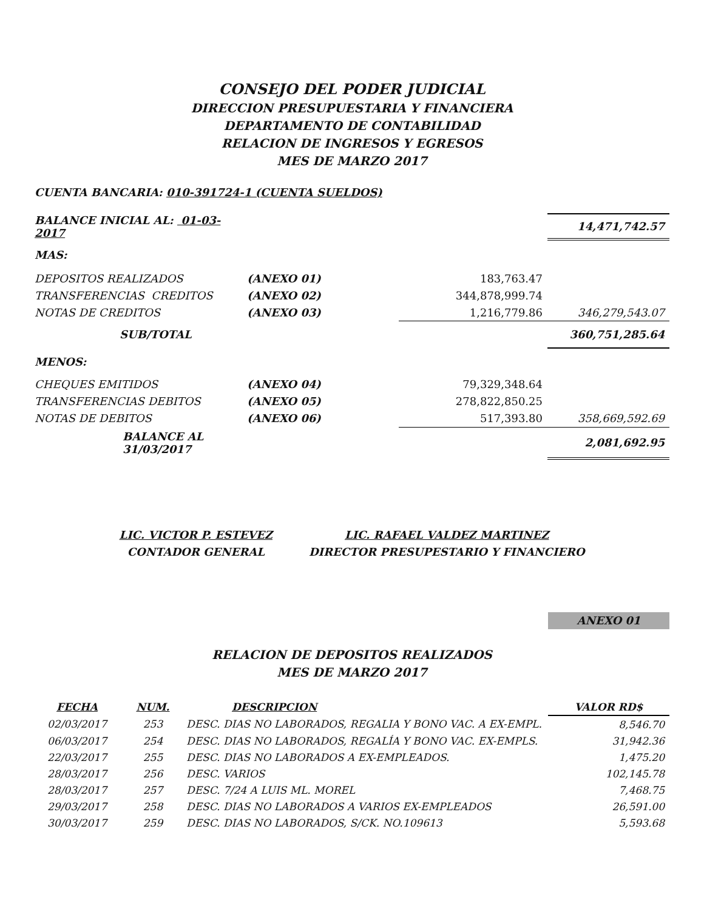CONSEJO DEL PODER JUDICIAL
DIRECCION PRESUPUESTARIA Y FINANCIERA
DEPARTAMENTO DE CONTABILIDAD
RELACION DE INGRESOS Y EGRESOS
MES DE MARZO 2017
CUENTA BANCARIA: 010-391724-1 (CUENTA SUELDOS)
| BALANCE INICIAL AL: 01-03-2017 | | | 14,471,742.57 |
| MAS: | | | |
| DEPOSITOS REALIZADOS | (ANEXO 01) | 183,763.47 | |
| TRANSFERENCIAS CREDITOS | (ANEXO 02) | 344,878,999.74 | |
| NOTAS DE CREDITOS | (ANEXO 03) | 1,216,779.86 | 346,279,543.07 |
| SUB/TOTAL | | | 360,751,285.64 |
| MENOS: | | | |
| CHEQUES EMITIDOS | (ANEXO 04) | 79,329,348.64 | |
| TRANSFERENCIAS DEBITOS | (ANEXO 05) | 278,822,850.25 | |
| NOTAS DE DEBITOS | (ANEXO 06) | 517,393.80 | 358,669,592.69 |
| BALANCE AL 31/03/2017 | | | 2,081,692.95 |
LIC. VICTOR P. ESTEVEZ
CONTADOR GENERAL
LIC. RAFAEL VALDEZ MARTINEZ
DIRECTOR PRESUPESTARIO Y FINANCIERO
ANEXO 01
RELACION DE DEPOSITOS REALIZADOS
MES DE MARZO 2017
| FECHA | NUM. | DESCRIPCION | VALOR RD$ |
| 02/03/2017 | 253 | DESC. DIAS NO LABORADOS, REGALIA Y BONO VAC. A EX-EMPL. | 8,546.70 |
| 06/03/2017 | 254 | DESC. DIAS NO LABORADOS, REGALÍA Y BONO VAC. EX-EMPLS. | 31,942.36 |
| 22/03/2017 | 255 | DESC. DIAS NO LABORADOS A EX-EMPLEADOS. | 1,475.20 |
| 28/03/2017 | 256 | DESC. VARIOS | 102,145.78 |
| 28/03/2017 | 257 | DESC. 7/24 A LUIS ML. MOREL | 7,468.75 |
| 29/03/2017 | 258 | DESC. DIAS NO LABORADOS A VARIOS EX-EMPLEADOS | 26,591.00 |
| 30/03/2017 | 259 | DESC. DIAS NO LABORADOS, S/CK. NO.109613 | 5,593.68 |